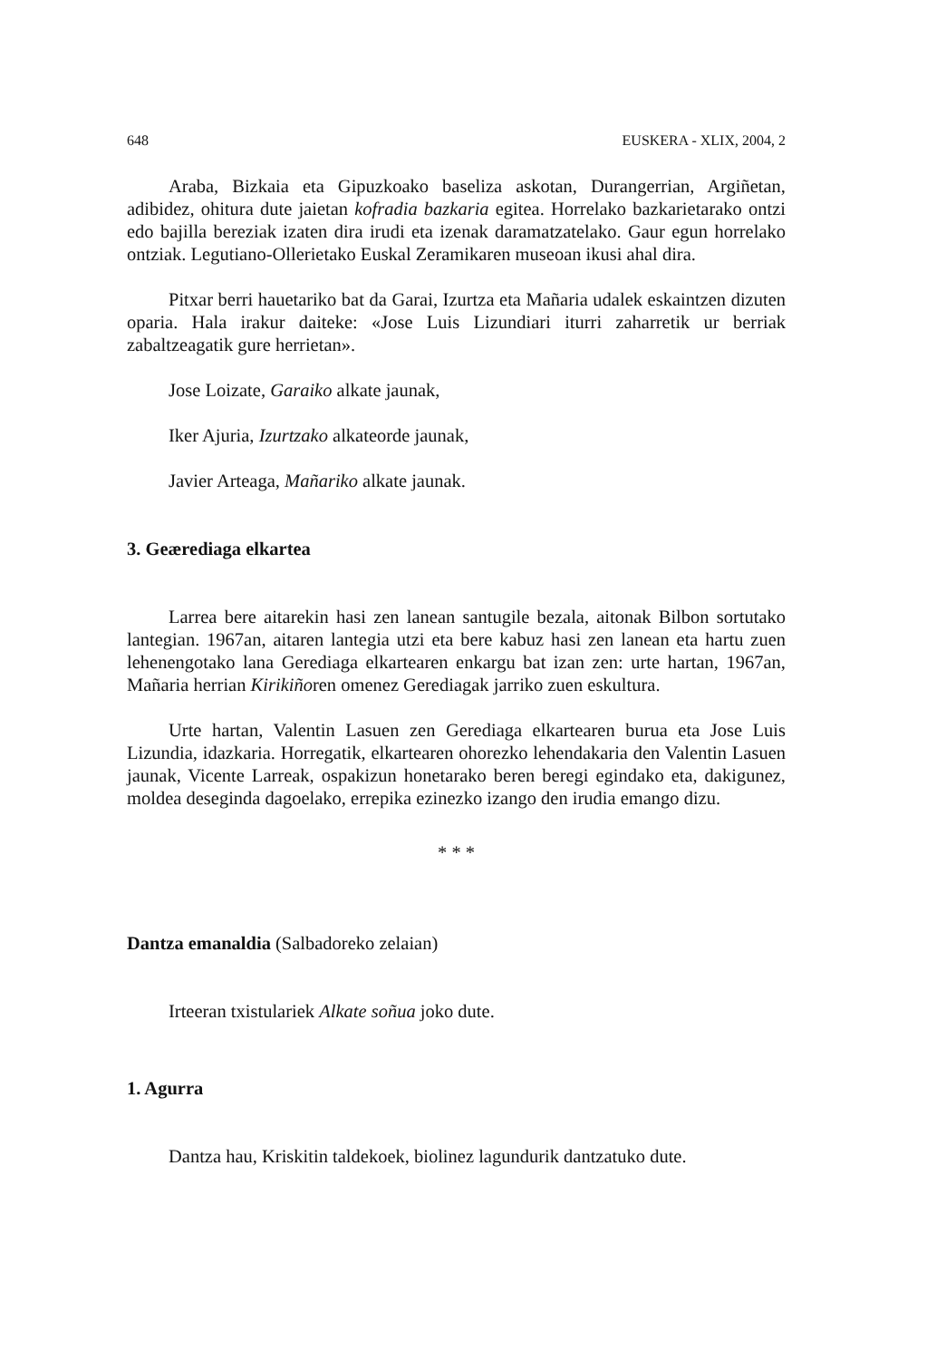648 EUSKERA - XLIX, 2004, 2
Araba, Bizkaia eta Gipuzkoako baseliza askotan, Durangerrian, Argiñetan, adibidez, ohitura dute jaietan kofradia bazkaria egitea. Horrelako bazkarietarako ontzi edo bajilla bereziak izaten dira irudi eta izenak daramatzatelako. Gaur egun horrelako ontziak. Legutiano-Ollerietako Euskal Zeramikaren museoan ikusi ahal dira.
Pitxar berri hauetariko bat da Garai, Izurtza eta Mañaria udalek eskaintzen dizuten oparia. Hala irakur daiteke: «Jose Luis Lizundiari iturri zaharretik ur berriak zabaltzeagatik gure herrietan».
Jose Loizate, Garaiko alkate jaunak,
Iker Ajuria, Izurtzako alkateorde jaunak,
Javier Arteaga, Mañariko alkate jaunak.
3. Geærediaga elkartea
Larrea bere aitarekin hasi zen lanean santugile bezala, aitonak Bilbon sortutako lantegian. 1967an, aitaren lantegia utzi eta bere kabuz hasi zen lanean eta hartu zuen lehenengotako lana Gerediaga elkartearen enkargu bat izan zen: urte hartan, 1967an, Mañaria herrian Kirikiñoren omenez Gerediagak jarriko zuen eskultura.
Urte hartan, Valentin Lasuen zen Gerediaga elkartearen burua eta Jose Luis Lizundia, idazkaria. Horregatik, elkartearen ohorezko lehendakaria den Valentin Lasuen jaunak, Vicente Larreak, ospakizun honetarako beren beregi egindako eta, dakigunez, moldea deseginda dagoelako, errepika ezinezko izango den irudia emango dizu.
* * *
Dantza emanaldia (Salbadoreko zelaian)
Irteeran txistulariek Alkate soñua joko dute.
1. Agurra
Dantza hau, Kriskitin taldekoek, biolinez lagundurik dantzatuko dute.